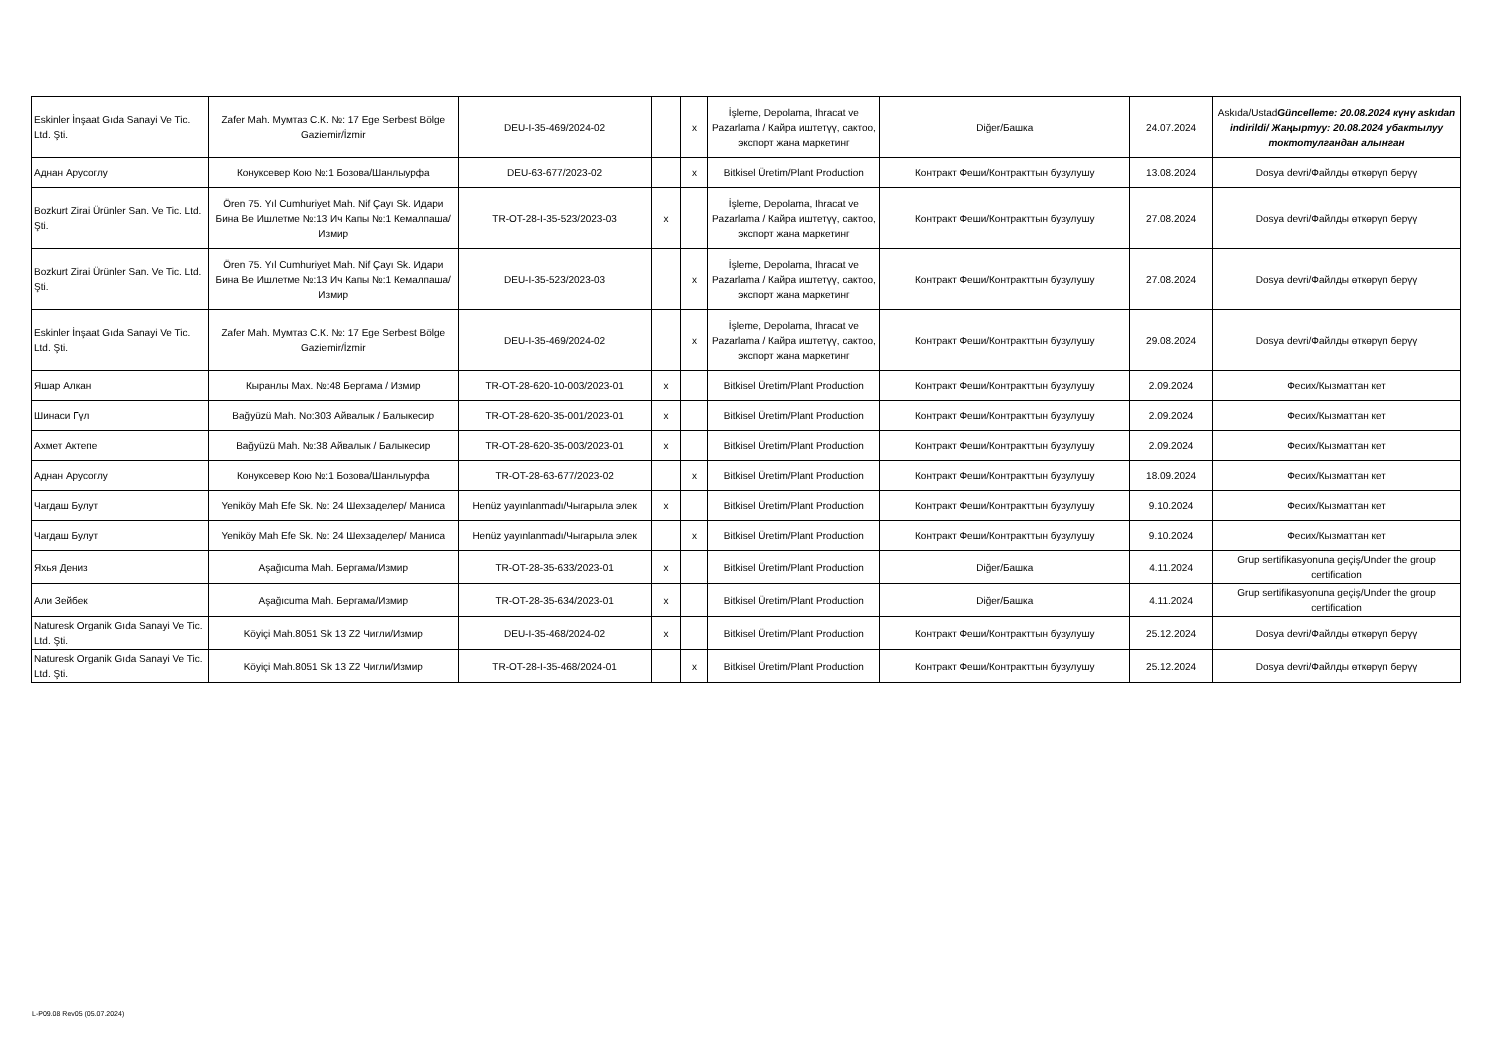| Eskinler İnşaat Gıda Sanayi Ve Tic. Ltd. Şti. | Zafer Mah. Мумтаз С.К. №: 17 Ege Serbest Bölge Gaziemir/İzmir | DEU-I-35-469/2024-02 | | x | İşleme, Depolama, Ihracat ve Pazarlama / Кайра иштетүү, сактоо, экспорт жана маркетинг | Diğer/Башка | 24.07.2024 | Askıda/Ustad Güncelleme: 20.08.2024 күнү askıdan indirildi/ Жаңыртуу: 20.08.2024 убактылуу токтотулгандан алынган |
| Аднан Арусоглу | Конуксевер Кою №:1 Бозова/Шанлыурфа | DEU-63-677/2023-02 | | x | Bitkisel Üretim/Plant Production | Контракт Феши/Контракттын бузулушу | 13.08.2024 | Dosya devri/Файлды өткөрүп берүү |
| Bozkurt Zirai Ürünler San. Ve Tic. Ltd. Şti. | Ören 75. Yıl Cumhuriyet Mah. Nif Çayı Sk. Идари Бина Ве Ишлетме №:13 Ич Капы №:1 Кемалпаша/Измир | TR-OT-28-I-35-523/2023-03 | x | | İşleme, Depolama, Ihracat ve Pazarlama / Кайра иштетүү, сактоо, экспорт жана маркетинг | Контракт Феши/Контракттын бузулушу | 27.08.2024 | Dosya devri/Файлды өткөрүп берүү |
| Bozkurt Zirai Ürünler San. Ve Tic. Ltd. Şti. | Ören 75. Yıl Cumhuriyet Mah. Nif Çayı Sk. Идари Бина Ве Ишлетме №:13 Ич Капы №:1 Кемалпаша/Измир | DEU-I-35-523/2023-03 | | x | İşleme, Depolama, Ihracat ve Pazarlama / Кайра иштетүү, сактоо, экспорт жана маркетинг | Контракт Феши/Контракттын бузулушу | 27.08.2024 | Dosya devri/Файлды өткөрүп берүү |
| Eskinler İnşaat Gıda Sanayi Ve Tic. Ltd. Şti. | Zafer Mah. Мумтаз С.К. №: 17 Ege Serbest Bölge Gaziemir/İzmir | DEU-I-35-469/2024-02 | | x | İşleme, Depolama, Ihracat ve Pazarlama / Кайра иштетүү, сактоо, экспорт жана маркетинг | Контракт Феши/Контракттын бузулушу | 29.08.2024 | Dosya devri/Файлды өткөрүп берүү |
| Яшар Алкан | Кыранлы Мах. №:48 Бергама / Измир | TR-OT-28-620-10-003/2023-01 | x | | Bitkisel Üretim/Plant Production | Контракт Феши/Контракттын бузулушу | 2.09.2024 | Фесих/Кызматтан кет |
| Шинаси Гүл | Bağyüzü Mah. No:303 Айвалык / Балыкесир | TR-OT-28-620-35-001/2023-01 | x | | Bitkisel Üretim/Plant Production | Контракт Феши/Контракттын бузулушу | 2.09.2024 | Фесих/Кызматтан кет |
| Ахмет Актепе | Bağyüzü Mah. №:38 Айвалык / Балыкесир | TR-OT-28-620-35-003/2023-01 | x | | Bitkisel Üretim/Plant Production | Контракт Феши/Контракттын бузулушу | 2.09.2024 | Фесих/Кызматтан кет |
| Аднан Арусоглу | Конуксевер Кою №:1 Бозова/Шанлыурфа | TR-OT-28-63-677/2023-02 | | x | Bitkisel Üretim/Plant Production | Контракт Феши/Контракттын бузулушу | 18.09.2024 | Фесих/Кызматтан кет |
| Чагдаш Булут | Yeniköy Mah Efe Sk. №: 24 Шехзаделер/ Маниса | Henüz yayınlanmadı/Чыгарыла элек | x | | Bitkisel Üretim/Plant Production | Контракт Феши/Контракттын бузулушу | 9.10.2024 | Фесих/Кызматтан кет |
| Чагдаш Булут | Yeniköy Mah Efe Sk. №: 24 Шехзаделер/ Маниса | Henüz yayınlanmadı/Чыгарыла элек | | x | Bitkisel Üretim/Plant Production | Контракт Феши/Контракттын бузулушу | 9.10.2024 | Фесих/Кызматтан кет |
| Яхья Дениз | Aşağıcuma Mah. Бергама/Измир | TR-OT-28-35-633/2023-01 | x | | Bitkisel Üretim/Plant Production | Diğer/Башка | 4.11.2024 | Grup sertifikasyonuna geçiş/Under the group certification |
| Али Зейбек | Aşağıcuma Mah. Бергама/Измир | TR-OT-28-35-634/2023-01 | x | | Bitkisel Üretim/Plant Production | Diğer/Башка | 4.11.2024 | Grup sertifikasyonuna geçiş/Under the group certification |
| Naturesk Organik Gıda Sanayi Ve Tic. Ltd. Şti. | Köyiçi Mah.8051 Sk 13 Z2 Чигли/Измир | DEU-I-35-468/2024-02 | x | | Bitkisel Üretim/Plant Production | Контракт Феши/Контракттын бузулушу | 25.12.2024 | Dosya devri/Файлды өткөрүп берүү |
| Naturesk Organik Gıda Sanayi Ve Tic. Ltd. Şti. | Köyiçi Mah.8051 Sk 13 Z2 Чигли/Измир | TR-OT-28-I-35-468/2024-01 | | x | Bitkisel Üretim/Plant Production | Контракт Феши/Контракттын бузулушу | 25.12.2024 | Dosya devri/Файлды өткөрүп берүү |
L-P09.08 Rev05 (05.07.2024)